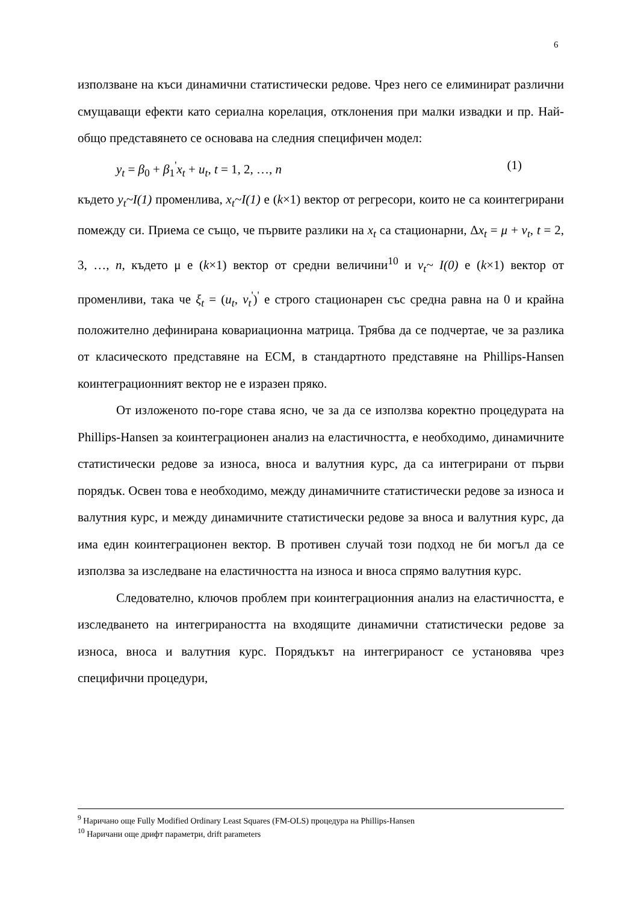6
използване на къси динамични статистически редове. Чрез него се елиминират различни смущаващи ефекти като сериална корелация, отклонения при малки извадки и пр. Най-общо представянето се основава на следния специфичен модел:
y<sub>t</sub> = β<sub>0</sub> + β<sub>1</sub><sup>'</sup>x<sub>t</sub> + u<sub>t</sub>, t = 1, 2, …, n (1)
където y<sub>t</sub>~I(1) променлива, x<sub>t</sub>~I(1) е (k×1) вектор от регресори, които не са коинтегрирани помежду си. Приема се също, че първите разлики на x<sub>t</sub> са стационарни, Δx<sub>t</sub> = μ + ν<sub>t</sub>, t = 2, 3, …, n, където μ е (k×1) вектор от средни величини<sup>10</sup> и ν<sub>t</sub>~ I(0) е (k×1) вектор от променливи, така че ξ<sub>t</sub> = (u<sub>t</sub>, ν<sub>t</sub><sup>'</sup>)<sup>'</sup> е строго стационарен със средна равна на 0 и крайна положително дефинирана ковариационна матрица. Трябва да се подчертае, че за разлика от класическото представяне на ECM, в стандартното представяне на Phillips-Hansen коинтеграционният вектор не е изразен пряко.
От изложеното по-горе става ясно, че за да се използва коректно процедурата на Phillips-Hansen за коинтеграционен анализ на еластичността, е необходимо, динамичните статистически редове за износа, вноса и валутния курс, да са интегрирани от първи порядък. Освен това е необходимо, между динамичните статистически редове за износа и валутния курс, и между динамичните статистически редове за вноса и валутния курс, да има един коинтеграционен вектор. В противен случай този подход не би могъл да се използва за изследване на еластичността на износа и вноса спрямо валутния курс.
Следователно, ключов проблем при коинтеграционния анализ на еластичността, е изследването на интегрираността на входящите динамични статистически редове за износа, вноса и валутния курс. Порядъкът на интегрираност се установява чрез специфични процедури,
<sup>9</sup> Наричано още Fully Modified Ordinary Least Squares (FM-OLS) процедура на Phillips-Hansen
<sup>10</sup> Наричани още дрифт параметри, drift parameters